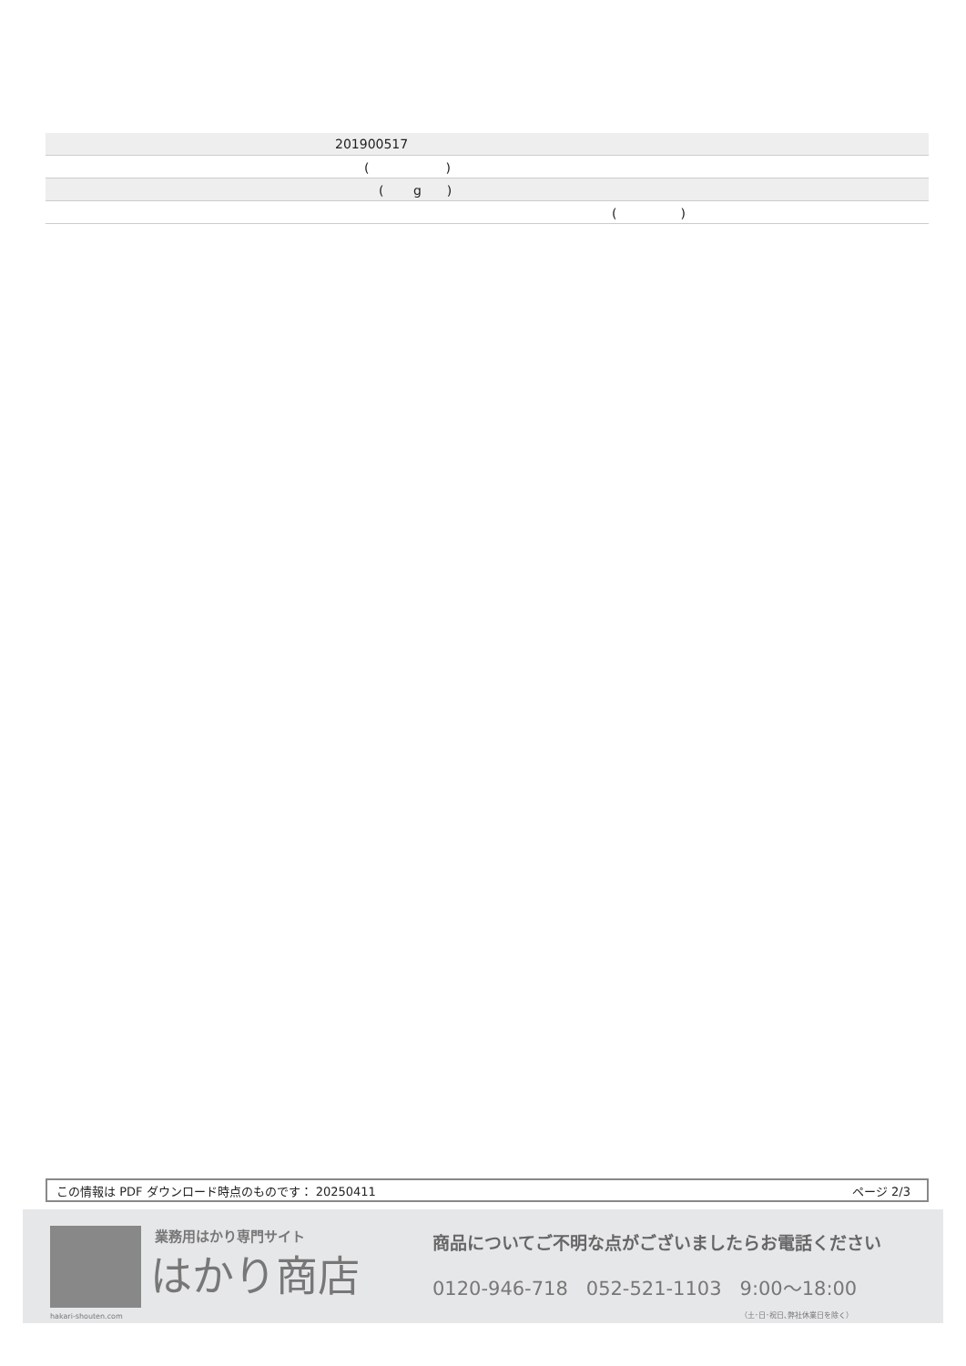| 201900517 |
| ( ) |
| ( g ) |
| ( ) |
この情報は PDF ダウンロード時点のものです： 20250411 ページ 2/3
hakari-shouten.com 業務用はかり専門サイト
はかり商店
商品についてご不明な点がございましたらお電話ください
0120-946-718 052-521-1103 9:00〜18:00
（土･日･祝日､弊社休業日を除く）